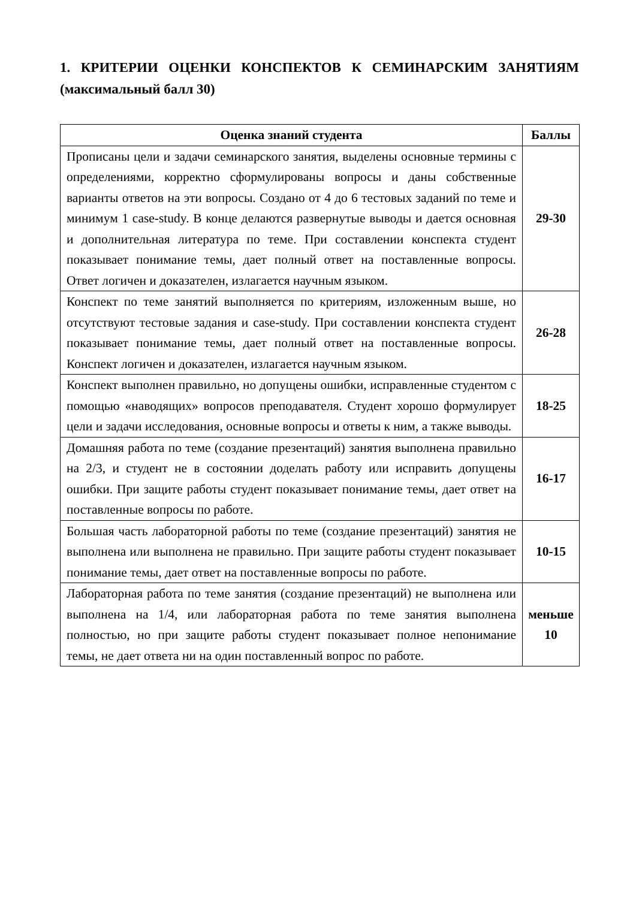1. КРИТЕРИИ ОЦЕНКИ КОНСПЕКТОВ К СЕМИНАРСКИМ ЗАНЯТИЯМ (максимальный балл 30)
| Оценка знаний студента | Баллы |
| --- | --- |
| Прописаны цели и задачи семинарского занятия, выделены основные термины с определениями, корректно сформулированы вопросы и даны собственные варианты ответов на эти вопросы. Создано от 4 до 6 тестовых заданий по теме и минимум 1 case-study. В конце делаются развернутые выводы и дается основная и дополнительная литература по теме. При составлении конспекта студент показывает понимание темы, дает полный ответ на поставленные вопросы. Ответ логичен и доказателен, излагается научным языком. | 29-30 |
| Конспект по теме занятий выполняется по критериям, изложенным выше, но отсутствуют тестовые задания и case-study. При составлении конспекта студент показывает понимание темы, дает полный ответ на поставленные вопросы. Конспект логичен и доказателен, излагается научным языком. | 26-28 |
| Конспект выполнен правильно, но допущены ошибки, исправленные студентом с помощью «наводящих» вопросов преподавателя. Студент хорошо формулирует цели и задачи исследования, основные вопросы и ответы к ним, а также выводы. | 18-25 |
| Домашняя работа по теме (создание презентаций) занятия выполнена правильно на 2/3, и студент не в состоянии доделать работу или исправить допущены ошибки. При защите работы студент показывает понимание темы, дает ответ на поставленные вопросы по работе. | 16-17 |
| Большая часть лабораторной работы по теме (создание презентаций) занятия не выполнена или выполнена не правильно. При защите работы студент показывает понимание темы, дает ответ на поставленные вопросы по работе. | 10-15 |
| Лабораторная работа по теме занятия (создание презентаций) не выполнена или выполнена на 1/4, или лабораторная работа по теме занятия выполнена полностью, но при защите работы студент показывает полное непонимание темы, не дает ответа ни на один поставленный вопрос по работе. | меньше 10 |